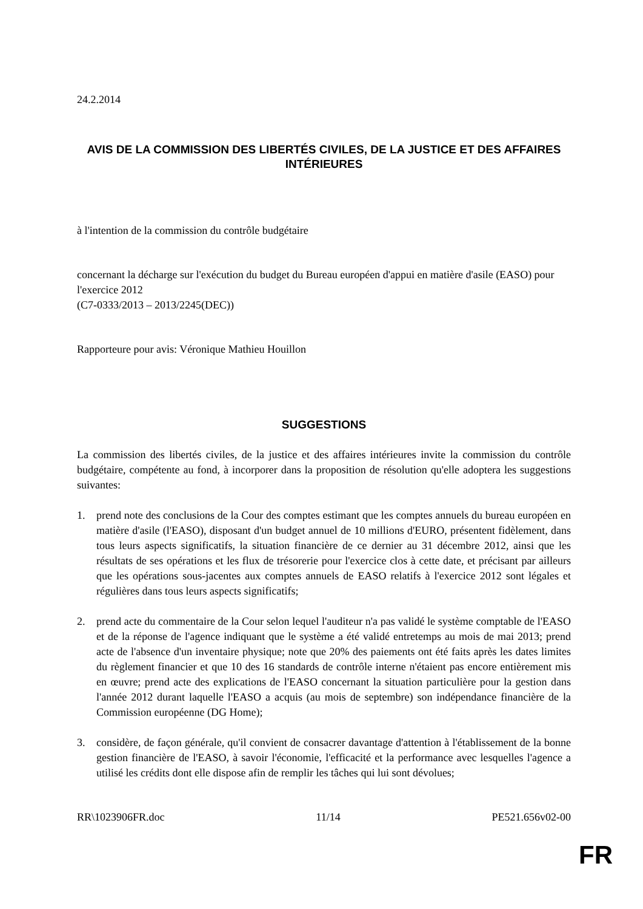24.2.2014
AVIS DE LA COMMISSION DES LIBERTÉS CIVILES, DE LA JUSTICE ET DES AFFAIRES INTÉRIEURES
à l'intention de la commission du contrôle budgétaire
concernant la décharge sur l'exécution du budget du Bureau européen d'appui en matière d'asile (EASO) pour l'exercice 2012
(C7-0333/2013 – 2013/2245(DEC))
Rapporteure pour avis: Véronique Mathieu Houillon
SUGGESTIONS
La commission des libertés civiles, de la justice et des affaires intérieures invite la commission du contrôle budgétaire, compétente au fond, à incorporer dans la proposition de résolution qu'elle adoptera les suggestions suivantes:
1. prend note des conclusions de la Cour des comptes estimant que les comptes annuels du bureau européen en matière d'asile (l'EASO), disposant d'un budget annuel de 10 millions d'EURO, présentent fidèlement, dans tous leurs aspects significatifs, la situation financière de ce dernier au 31 décembre 2012, ainsi que les résultats de ses opérations et les flux de trésorerie pour l'exercice clos à cette date, et précisant par ailleurs que les opérations sous-jacentes aux comptes annuels de EASO relatifs à l'exercice 2012 sont légales et régulières dans tous leurs aspects significatifs;
2. prend acte du commentaire de la Cour selon lequel l'auditeur n'a pas validé le système comptable de l'EASO et de la réponse de l'agence indiquant que le système a été validé entretemps au mois de mai 2013; prend acte de l'absence d'un inventaire physique; note que 20% des paiements ont été faits après les dates limites du règlement financier et que 10 des 16 standards de contrôle interne n'étaient pas encore entièrement mis en œuvre; prend acte des explications de l'EASO concernant la situation particulière pour la gestion dans l'année 2012 durant laquelle l'EASO a acquis (au mois de septembre) son indépendance financière de la Commission européenne (DG Home);
3. considère, de façon générale, qu'il convient de consacrer davantage d'attention à l'établissement de la bonne gestion financière de l'EASO, à savoir l'économie, l'efficacité et la performance avec lesquelles l'agence a utilisé les crédits dont elle dispose afin de remplir les tâches qui lui sont dévolues;
RR\1023906FR.doc 11/14 PE521.656v02-00
FR